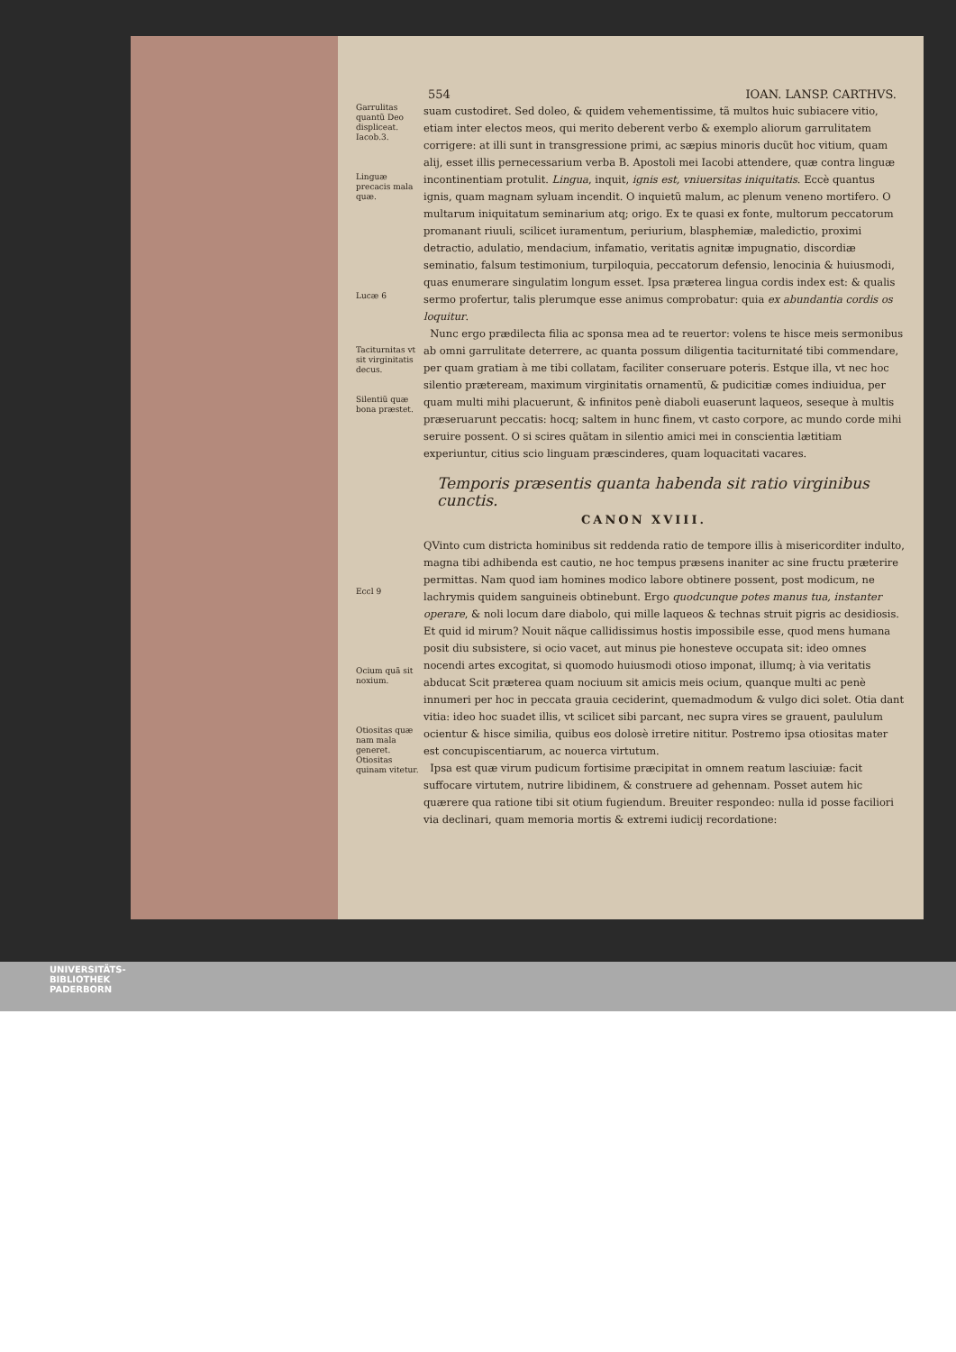554 IOAN. LANSP. CARTHVS.
Garrulitas quantũ Deo displiceat. Iacob.3.
Linguæ precacis mala quæ.
Lucæ 6
suam custodiret. Sed doleo, & quidem vehementissime, tã multos huic subiacere vitio, etiam inter electos meos, qui merito deberent verbo & exemplo aliorum garrulitatem corrigere: at illi sunt in transgressione primi, ac sæpius minoris ducũt hoc vitium, quam alij, esset illis pernecessarium verba B. Apostoli mei Iacobi attendere, quæ contra linguæ incontinentiam protulit. Lingua, inquit, ignis est, vniuersitas iniquitatis. Eccè quantus ignis, quam magnam syluam incendit. O inquietũ malum, ac plenum veneno mortifero. O multarum iniquitatum seminarium atq; origo. Ex te quasi ex fonte, multorum peccatorum promanant riuuli, scilicet iuramentum, periurium, blasphemiæ, maledictio, proximi detractio, adulatio, mendacium, infamatio, veritatis agnitæ impugnatio, discordiæ seminatio, falsum testimonium, turpiloquia, peccatorum defensio, lenocinia & huiusmodi, quas enumerare singulatim longum esset. Ipsa præterea lingua cordis index est: & qualis sermo profertur, talis plerumque esse animus comprobatur: quia ex abundantia cordis os loquitur.
Taciturnitas vt sit virginitatis decus.
Silentiũ quæ bona præstet.
Nunc ergo prædilecta filia ac sponsa mea ad te reuertor: volens te hisce meis sermonibus ab omni garrulitate deterrere, ac quanta possum diligentia taciturnitaté tibi commendare, per quam gratiam à me tibi collatam, faciliter conseruare poteris. Estque illa, vt nec hoc silentio præteream, maximum virginitatis ornamentũ, & pudicitiæ comes indiuidua, per quam multi mihi placuerunt, & infinitos penè diaboli euaserunt laqueos, seseque à multis præseruarunt peccatis: hocq; saltem in hunc finem, vt casto corpore, ac mundo corde mihi seruire possent. O si scires quãtam in silentio amici mei in conscientia lætitiam experiuntur, citius scio linguam præscinderes, quam loquacitati vacares.
Temporis præsentis quanta habenda sit ratio virginibus cunctis.
CANON XVIII.
Eccl 9
Ocium quã sit noxium.
Otiositas quæ nam mala generet. Otiositas quinam vitetur.
QVinto cum districta hominibus sit reddenda ratio de tempore illis à misericorditer indulto, magna tibi adhibenda est cautio, ne hoc tempus præsens inaniter ac sine fructu præterire permittas. Nam quod iam homines modico labore obtinere possent, post modicum, ne lachrymis quidem sanguineis obtinebunt. Ergo quodcunque potes manus tua, instanter operare, & noli locum dare diabolo, qui mille laqueos & technas struit pigris ac desidiosis. Et quid id mirum? Nouit nãque callidissimus hostis impossibile esse, quod mens humana posit diu subsistere, si ocio vacet, aut minus pie honesteve occupata sit: ideo omnes nocendi artes excogitat, si quomodo huiusmodi otioso imponat, illumq; à via veritatis abducat Scit præterea quam nociuum sit amicis meis ocium, quanque multi ac penè innumeri per hoc in peccata grauia ceciderint, quemadmodum & vulgo dici solet. Otia dant vitia: ideo hoc suadet illis, vt scilicet sibi parcant, nec supra vires se grauent, paululum ocientur & hisce similia, quibus eos dolosè irretire nititur. Postremo ipsa otiositas mater est concupiscentiarum, ac nouerca virtutum.
Ipsa est quæ virum pudicum fortisime præcipitat in omnem reatum lasciuiæ: facit suffocare virtutem, nutrire libidinem, & construere ad gehennam. Posset autem hic quærere qua ratione tibi sit otium fugiendum. Breuiter respondeo: nulla id posse faciliori via declinari, quam memoria mortis & extremi iudicij recordatione:
UNIVERSITÄTS-
BIBLIOTHEK
PADERBORN